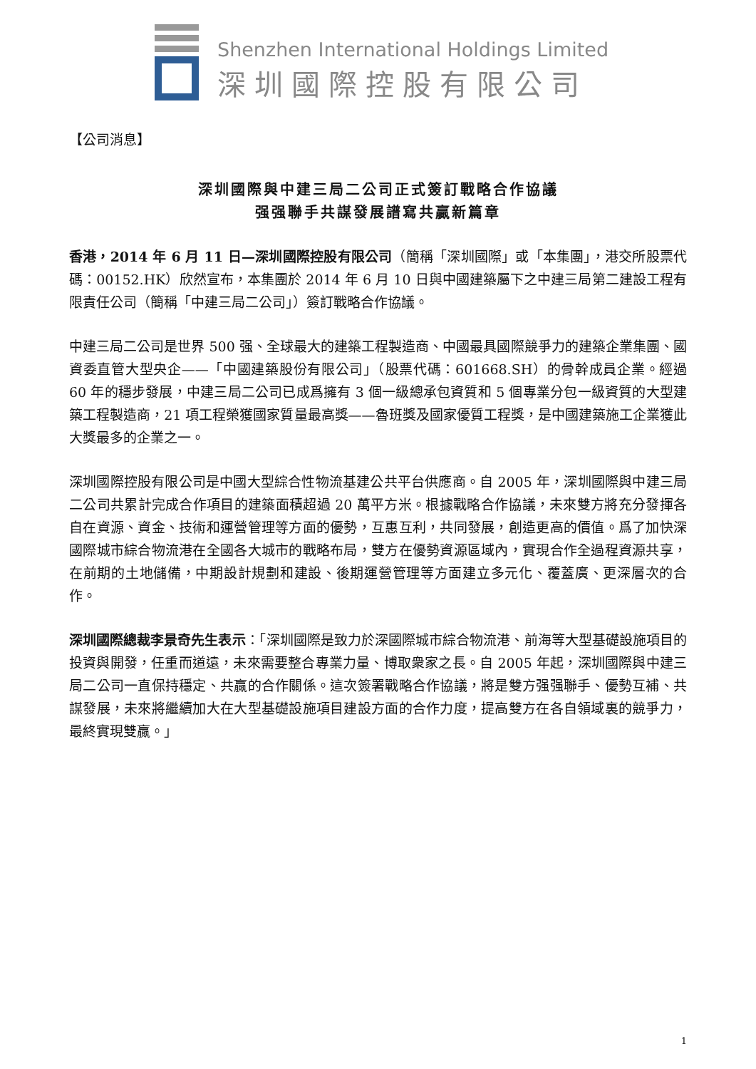Shenzhen International Holdings Limited
深圳國際控股有限公司
【公司消息】
深圳國際與中建三局二公司正式簽訂戰略合作協議
强强聯手共謀發展譜寫共贏新篇章
香港，2014 年 6 月 11 日—深圳國際控股有限公司（簡稱「深圳國際」或「本集團」，港交所股票代碼：00152.HK）欣然宣布，本集團於 2014 年 6 月 10 日與中國建築屬下之中建三局第二建設工程有限責任公司（簡稱「中建三局二公司」）簽訂戰略合作協議。
中建三局二公司是世界 500 强、全球最大的建築工程製造商、中國最具國際競爭力的建築企業集團、國資委直管大型央企——「中國建築股份有限公司」（股票代碼：601668.SH）的骨幹成員企業。經過 60 年的穩步發展，中建三局二公司已成爲擁有 3 個一級總承包資質和 5 個專業分包一級資質的大型建築工程製造商，21 項工程榮獲國家質量最高獎——魯班獎及國家優質工程獎，是中國建築施工企業獲此大獎最多的企業之一。
深圳國際控股有限公司是中國大型綜合性物流基建公共平台供應商。自 2005 年，深圳國際與中建三局二公司共累計完成合作項目的建築面積超過 20 萬平方米。根據戰略合作協議，未來雙方將充分發揮各自在資源、資金、技術和運營管理等方面的優勢，互惠互利，共同發展，創造更高的價值。爲了加快深國際城市綜合物流港在全國各大城市的戰略布局，雙方在優勢資源區域內，實現合作全過程資源共享，在前期的土地儲備，中期設計規劃和建設、後期運營管理等方面建立多元化、覆蓋廣、更深層次的合作。
深圳國際總裁李景奇先生表示：「深圳國際是致力於深國際城市綜合物流港、前海等大型基礎設施項目的投資與開發，任重而道遠，未來需要整合專業力量、博取衆家之長。自 2005 年起，深圳國際與中建三局二公司一直保持穩定、共贏的合作關係。這次簽署戰略合作協議，將是雙方强强聯手、優勢互補、共謀發展，未來將繼續加大在大型基礎設施項目建設方面的合作力度，提高雙方在各自領域裏的競爭力，最終實現雙贏。」
1